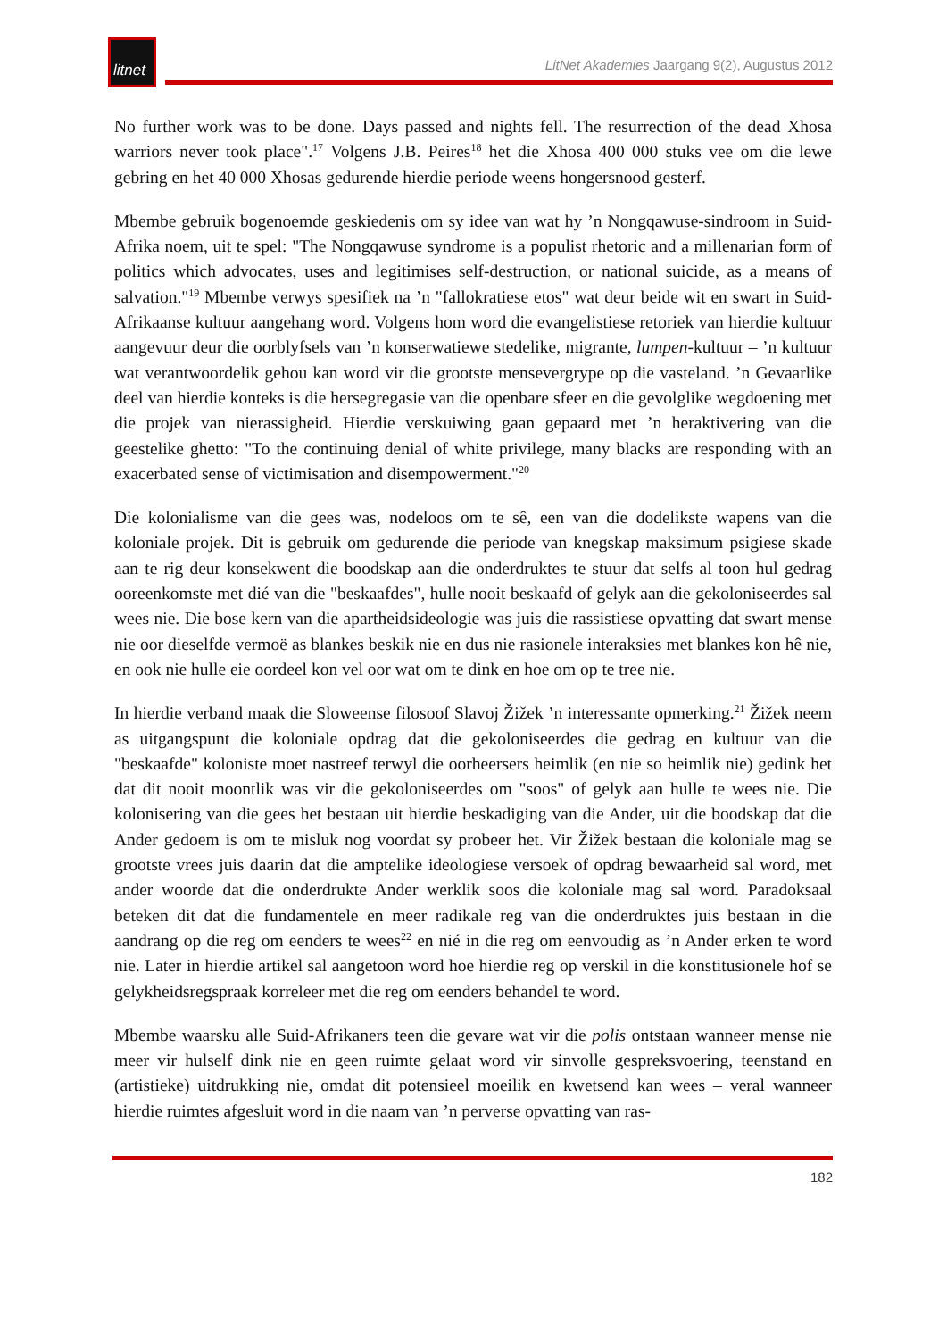litnet
LitNet Akademies Jaargang 9(2), Augustus 2012
No further work was to be done. Days passed and nights fell. The resurrection of the dead Xhosa warriors never took place".<sup>17</sup> Volgens J.B. Peires<sup>18</sup> het die Xhosa 400 000 stuks vee om die lewe gebring en het 40 000 Xhosas gedurende hierdie periode weens hongersnood gesterf.
Mbembe gebruik bogenoemde geskiedenis om sy idee van wat hy ’n Nongqawuse-sindroom in Suid-Afrika noem, uit te spel: "The Nongqawuse syndrome is a populist rhetoric and a millenarian form of politics which advocates, uses and legitimises self-destruction, or national suicide, as a means of salvation."<sup>19</sup> Mbembe verwys spesifiek na ’n "fallokratiese etos" wat deur beide wit en swart in Suid-Afrikaanse kultuur aangehang word. Volgens hom word die evangelistiese retoriek van hierdie kultuur aangevuur deur die oorblyfsels van ’n konserwatiewe stedelike, migrante, lumpen-kultuur – ’n kultuur wat verantwoordelik gehou kan word vir die grootste mensevergrype op die vasteland. ’n Gevaarlike deel van hierdie konteks is die hersegregasie van die openbare sfeer en die gevolglike wegdoening met die projek van nierassigheid. Hierdie verskuiwing gaan gepaard met ’n heraktivering van die geestelike ghetto: "To the continuing denial of white privilege, many blacks are responding with an exacerbated sense of victimisation and disempowerment."<sup>20</sup>
Die kolonialisme van die gees was, nodeloos om te sê, een van die dodelikste wapens van die koloniale projek. Dit is gebruik om gedurende die periode van knegskap maksimum psigiese skade aan te rig deur konsekwent die boodskap aan die onderdruktes te stuur dat selfs al toon hul gedrag ooreenkomste met dié van die "beskaafdes", hulle nooit beskaafd of gelyk aan die gekoloniseerdes sal wees nie. Die bose kern van die apartheidsideologie was juis die rassistiese opvatting dat swart mense nie oor dieselfde vermoë as blankes beskik nie en dus nie rasionele interaksies met blankes kon hê nie, en ook nie hulle eie oordeel kon vel oor wat om te dink en hoe om op te tree nie.
In hierdie verband maak die Sloweense filosoof Slavoj Žižek ’n interessante opmerking.<sup>21</sup> Žižek neem as uitgangspunt die koloniale opdrag dat die gekoloniseerdes die gedrag en kultuur van die "beskaafde" koloniste moet nastreef terwyl die oorheersers heimlik (en nie so heimlik nie) gedink het dat dit nooit moontlik was vir die gekoloniseerdes om "soos" of gelyk aan hulle te wees nie. Die kolonisering van die gees het bestaan uit hierdie beskadiging van die Ander, uit die boodskap dat die Ander gedoem is om te misluk nog voordat sy probeer het. Vir Žižek bestaan die koloniale mag se grootste vrees juis daarin dat die amptelike ideologiese versoek of opdrag bewaarheid sal word, met ander woorde dat die onderdrukte Ander werklik soos die koloniale mag sal word. Paradoksaal beteken dit dat die fundamentele en meer radikale reg van die onderdruktes juis bestaan in die aandrang op die reg om eenders te wees<sup>22</sup> en nié in die reg om eenvoudig as ’n Ander erken te word nie. Later in hierdie artikel sal aangetoon word hoe hierdie reg op verskil in die konstitusionele hof se gelykheidsregspraak korreleer met die reg om eenders behandel te word.
Mbembe waarsku alle Suid-Afrikaners teen die gevare wat vir die polis ontstaan wanneer mense nie meer vir hulself dink nie en geen ruimte gelaat word vir sinvolle gespreksvoering, teenstand en (artistieke) uitdrukking nie, omdat dit potensieel moeilik en kwetsend kan wees – veral wanneer hierdie ruimtes afgesluit word in die naam van ’n perverse opvatting van ras-
182